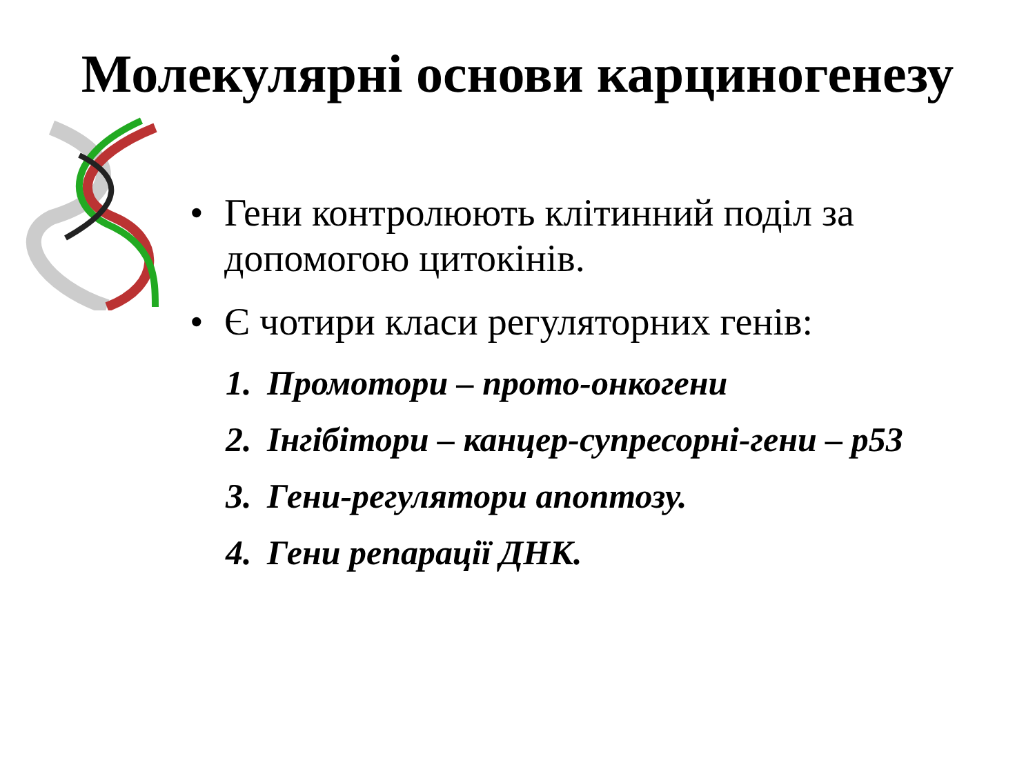Молекулярні основи карциногенезу
• Гени контролюють клітинний поділ за допомогою цитокінів.
• Є чотири класи регуляторних генів:
1. Промотори – прото-онкогени
2. Інгібітори – канцер-супресорні-гени – p53
3. Гени-регулятори апоптозу.
4. Гени репарації ДНК.